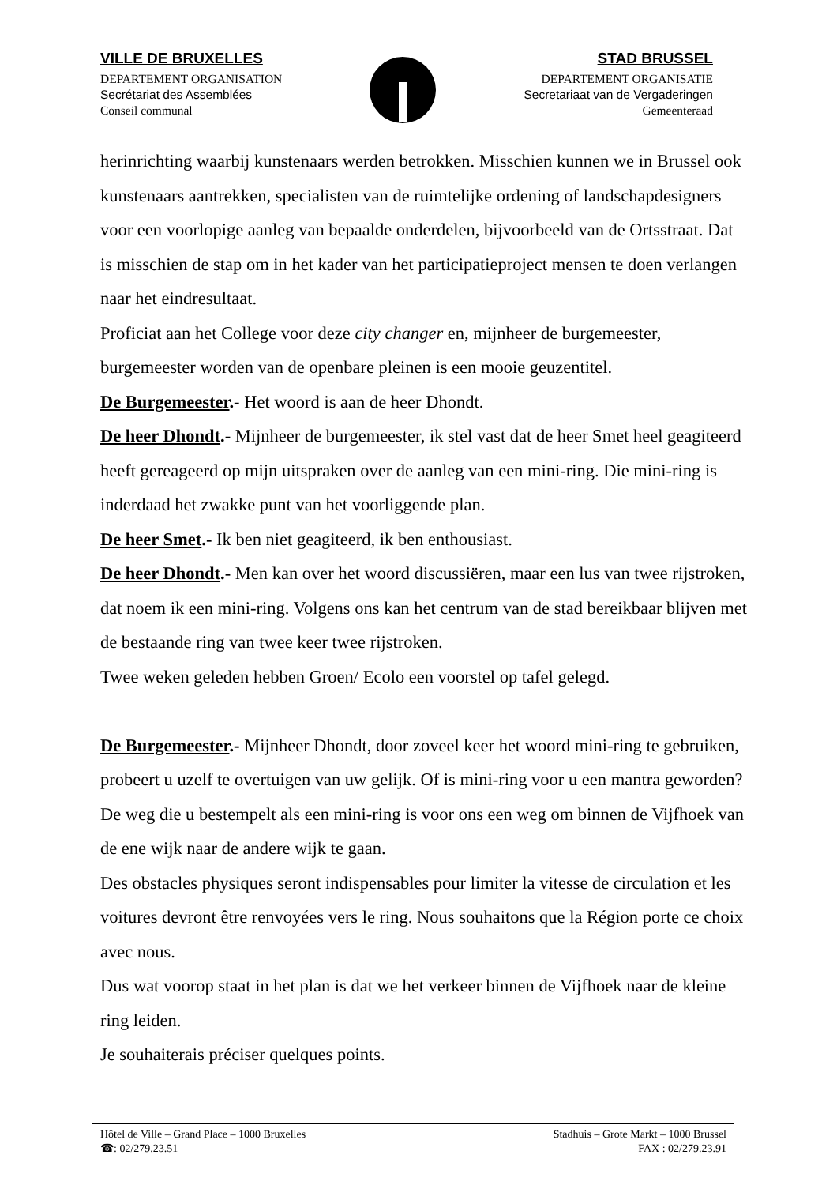VILLE DE BRUXELLES
DEPARTEMENT ORGANISATION
Secrétariat des Assemblées
Conseil communal
STAD BRUSSEL
DEPARTEMENT ORGANISATIE
Secretariaat van de Vergaderingen
Gemeenteraad
herinrichting waarbij kunstenaars werden betrokken. Misschien kunnen we in Brussel ook kunstenaars aantrekken, specialisten van de ruimtelijke ordening of landschapdesigners voor een voorlopige aanleg van bepaalde onderdelen, bijvoorbeeld van de Ortsstraat. Dat is misschien de stap om in het kader van het participatieproject mensen te doen verlangen naar het eindresultaat.
Proficiat aan het College voor deze city changer en, mijnheer de burgemeester, burgemeester worden van de openbare pleinen is een mooie geuzentitel.
De Burgemeester.- Het woord is aan de heer Dhondt.
De heer Dhondt.- Mijnheer de burgemeester, ik stel vast dat de heer Smet heel geagiteerd heeft gereageerd op mijn uitspraken over de aanleg van een mini-ring. Die mini-ring is inderdaad het zwakke punt van het voorliggende plan.
De heer Smet.- Ik ben niet geagiteerd, ik ben enthousiast.
De heer Dhondt.- Men kan over het woord discussiëren, maar een lus van twee rijstroken, dat noem ik een mini-ring. Volgens ons kan het centrum van de stad bereikbaar blijven met de bestaande ring van twee keer twee rijstroken.
Twee weken geleden hebben Groen/ Ecolo een voorstel op tafel gelegd.
De Burgemeester.- Mijnheer Dhondt, door zoveel keer het woord mini-ring te gebruiken, probeert u uzelf te overtuigen van uw gelijk. Of is mini-ring voor u een mantra geworden? De weg die u bestempelt als een mini-ring is voor ons een weg om binnen de Vijfhoek van de ene wijk naar de andere wijk te gaan.
Des obstacles physiques seront indispensables pour limiter la vitesse de circulation et les voitures devront être renvoyées vers le ring. Nous souhaitons que la Région porte ce choix avec nous.
Dus wat voorop staat in het plan is dat we het verkeer binnen de Vijfhoek naar de kleine ring leiden.
Je souhaiterais préciser quelques points.
Hôtel de Ville – Grand Place – 1000 Bruxelles
☎: 02/279.23.51
Stadhuis – Grote Markt – 1000 Brussel
FAX : 02/279.23.91